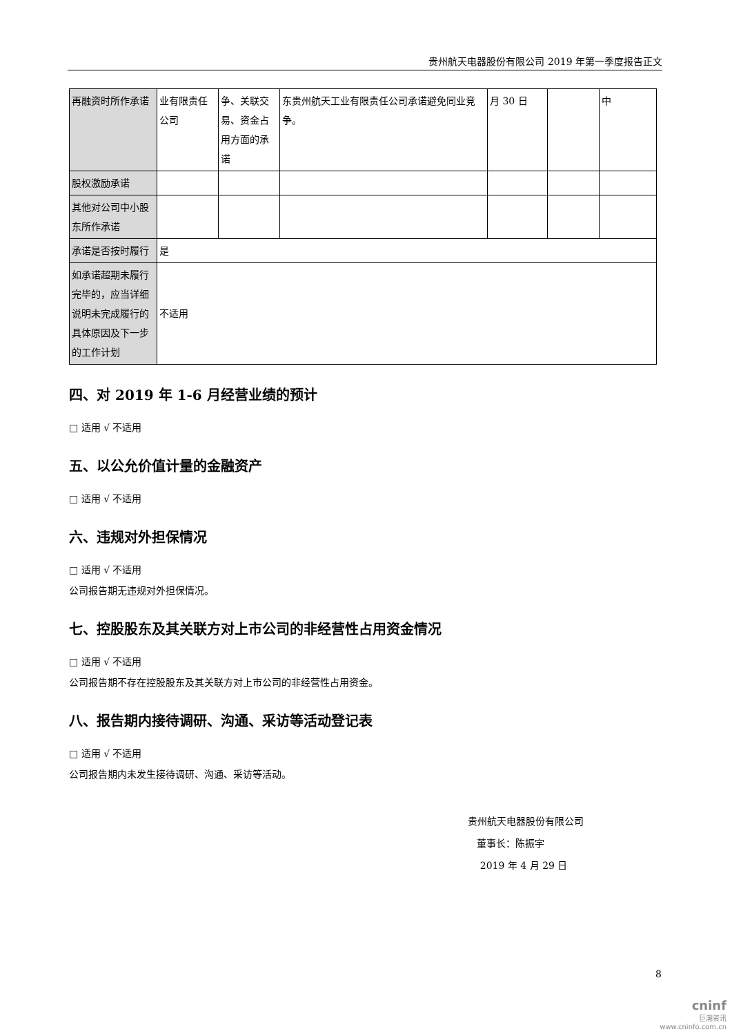贵州航天电器股份有限公司 2019 年第一季度报告正文
| 再融资时所作承诺 | 业有限责任公司 | 争、关联交易、资金占用方面的承诺 | 东贵州航天工业有限责任公司承诺避免同业竞争。 | 月 30 日 | | 中 |
| 股权激励承诺 | | | | | | |
| 其他对公司中小股东所作承诺 | | | | | | |
| 承诺是否按时履行 | 是 | | | | | |
| 如承诺超期未履行完毕的，应当详细说明未完成履行的具体原因及下一步的工作计划 | 不适用 | | | | | |
四、对 2019 年 1-6 月经营业绩的预计
□ 适用 √ 不适用
五、以公允价值计量的金融资产
□ 适用 √ 不适用
六、违规对外担保情况
□ 适用 √ 不适用
公司报告期无违规对外担保情况。
七、控股股东及其关联方对上市公司的非经营性占用资金情况
□ 适用 √ 不适用
公司报告期不存在控股股东及其关联方对上市公司的非经营性占用资金。
八、报告期内接待调研、沟通、采访等活动登记表
□ 适用 √ 不适用
公司报告期内未发生接待调研、沟通、采访等活动。
贵州航天电器股份有限公司
董事长：陈振宇
2019 年 4 月 29 日
8
cninf
巨潮资讯
www.cninfo.com.cn